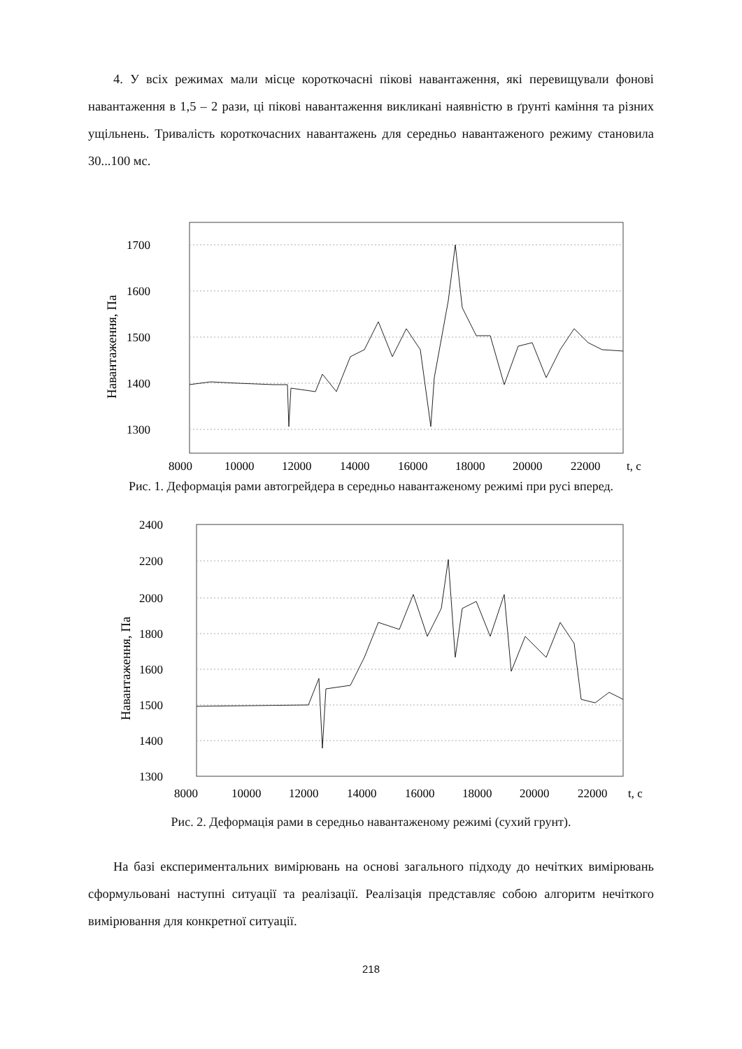4. У всіх режимах мали місце короткочасні пікові навантаження, які перевищували фонові навантаження в 1,5 – 2 рази, ці пікові навантаження викликані наявністю в ґрунті каміння та різних ущільнень. Тривалість короткочасних навантажень для середньо навантаженого режиму становила 30...100 мс.
1700
1600
1500
1400
1300
Навантаження, Па
8000
10000
12000
14000
16000
18000
20000
22000
t, c
Рис. 1. Деформація рами автогрейдера в середньо навантаженому режимі при русі вперед.
2400
2200
2000
1800
1600
1500
1400
1300
Навантаження, Па
8000
10000
12000
14000
16000
18000
20000
22000
t, c
Рис. 2. Деформація рами в середньо навантаженому режимі (сухий грунт).
На базі експериментальних вимірювань на основі загального підходу до нечітких вимірювань сформульовані наступні ситуації та реалізації. Реалізація представляє собою алгоритм нечіткого вимірювання для конкретної ситуації.
218